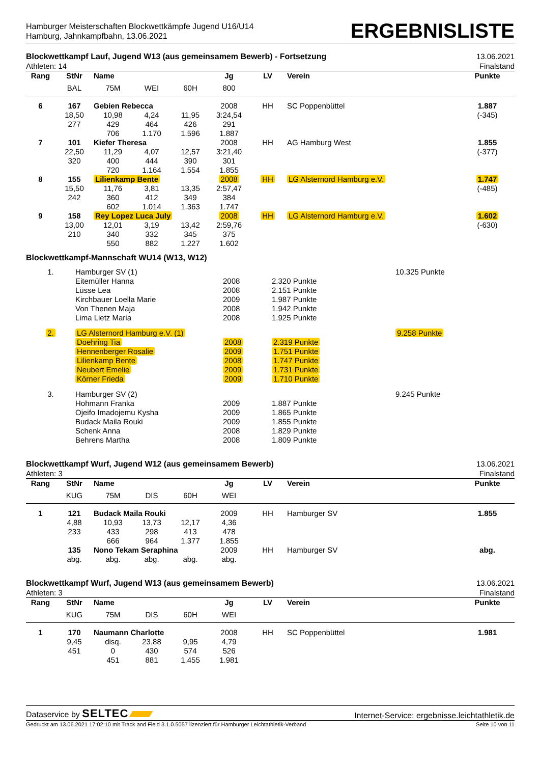Hamburger Meisterschaften Blockwettkämpfe Jugend U16/U14
Hamburg, Jahnkampfbahn, 13.06.2021
ERGEBNISLISTE
Blockwettkampf Lauf, Jugend W13 (aus gemeinsamem Bewerb) - Fortsetzung
Athleten: 14
13.06.2021
Finalstand
| Rang | StNr | Name | | | Jg | LV | Verein | Punkte |
| --- | --- | --- | --- | --- | --- | --- | --- | --- |
| | BAL | 75M | WEI | 60H | 800 | | | |
| 6 | 167 | Gebien Rebecca | | | 2008 | HH | SC Poppenbüttel | 1.887 |
| | 18,50 | 10,98 | 4,24 | 11,95 | 3:24,54 | | | (-345) |
| | 277 | 429 | 464 | 426 | 291 | | | |
| | | 706 | 1.170 | 1.596 | 1.887 | | | |
| 7 | 101 | Kiefer Theresa | | | 2008 | HH | AG Hamburg West | 1.855 |
| | 22,50 | 11,29 | 4,07 | 12,57 | 3:21,40 | | | (-377) |
| | 320 | 400 | 444 | 390 | 301 | | | |
| | | 720 | 1.164 | 1.554 | 1.855 | | | |
| 8 | 155 | Lilienkamp Bente | | | 2008 | HH | LG Alsternord Hamburg e.V. | 1.747 |
| | 15,50 | 11,76 | 3,81 | 13,35 | 2:57,47 | | | (-485) |
| | 242 | 360 | 412 | 349 | 384 | | | |
| | | 602 | 1.014 | 1.363 | 1.747 | | | |
| 9 | 158 | Rey Lopez Luca July | | | 2008 | HH | LG Alsternord Hamburg e.V. | 1.602 |
| | 13,00 | 12,01 | 3,19 | 13,42 | 2:59,76 | | | (-630) |
| | 210 | 340 | 332 | 345 | 375 | | | |
| | | 550 | 882 | 1.227 | 1.602 | | | |
Blockwettkampf-Mannschaft WU14 (W13, W12)
| 1. | Hamburger SV (1) | | | 10.325 Punkte |
| | Eitemüller Hanna | 2008 | 2.320 Punkte | |
| | Lüsse Lea | 2008 | 2.151 Punkte | |
| | Kirchbauer Loella Marie | 2009 | 1.987 Punkte | |
| | Von Thenen Maja | 2008 | 1.942 Punkte | |
| | Lima Lietz Maria | 2008 | 1.925 Punkte | |
| 2. | LG Alsternord Hamburg e.V. (1) | | | 9.258 Punkte |
| | Doehring Tia | 2008 | 2.319 Punkte | |
| | Hennenberger Rosalie | 2009 | 1.751 Punkte | |
| | Lilienkamp Bente | 2008 | 1.747 Punkte | |
| | Neubert Emelie | 2009 | 1.731 Punkte | |
| | Körner Frieda | 2009 | 1.710 Punkte | |
| 3. | Hamburger SV (2) | | | 9.245 Punkte |
| | Hohmann Franka | 2009 | 1.887 Punkte | |
| | Ojeifo Imadojemu Kysha | 2009 | 1.865 Punkte | |
| | Budack Maila Rouki | 2009 | 1.855 Punkte | |
| | Schenk Anna | 2008 | 1.829 Punkte | |
| | Behrens Martha | 2008 | 1.809 Punkte | |
Blockwettkampf Wurf, Jugend W12 (aus gemeinsamem Bewerb)
Athleten: 3
13.06.2021
Finalstand
| Rang | StNr | Name | | | Jg | LV | Verein | Punkte |
| --- | --- | --- | --- | --- | --- | --- | --- | --- |
| | KUG | 75M | DIS | 60H | WEI | | | |
| 1 | 121 | Budack Maila Rouki | | | 2009 | HH | Hamburger SV | 1.855 |
| | 4,88 | 10,93 | 13,73 | 12,17 | 4,36 | | | |
| | 233 | 433 | 298 | 413 | 478 | | | |
| | | 666 | 964 | 1.377 | 1.855 | | | |
| | 135 | Nono Tekam Seraphina | | | 2009 | HH | Hamburger SV | abg. |
| | abg. | abg. | abg. | abg. | abg. | | | |
Blockwettkampf Wurf, Jugend W13 (aus gemeinsamem Bewerb)
Athleten: 3
13.06.2021
Finalstand
| Rang | StNr | Name | | | Jg | LV | Verein | Punkte |
| --- | --- | --- | --- | --- | --- | --- | --- | --- |
| | KUG | 75M | DIS | 60H | WEI | | | |
| 1 | 170 | Naumann Charlotte | | | 2008 | HH | SC Poppenbüttel | 1.981 |
| | 9,45 | disq. | 23,88 | 9,95 | 4,79 | | | |
| | 451 | 0 | 430 | 574 | 526 | | | |
| | | 451 | 881 | 1.455 | 1.981 | | | |
Dataservice by SELTEC
Internet-Service: ergebnisse.leichtathletik.de
Gedruckt am 13.06.2021 17:02:10 mit Track and Field 3.1.0.5057 lizenziert für Hamburger Leichtathletik-Verband Seite 10 von 11